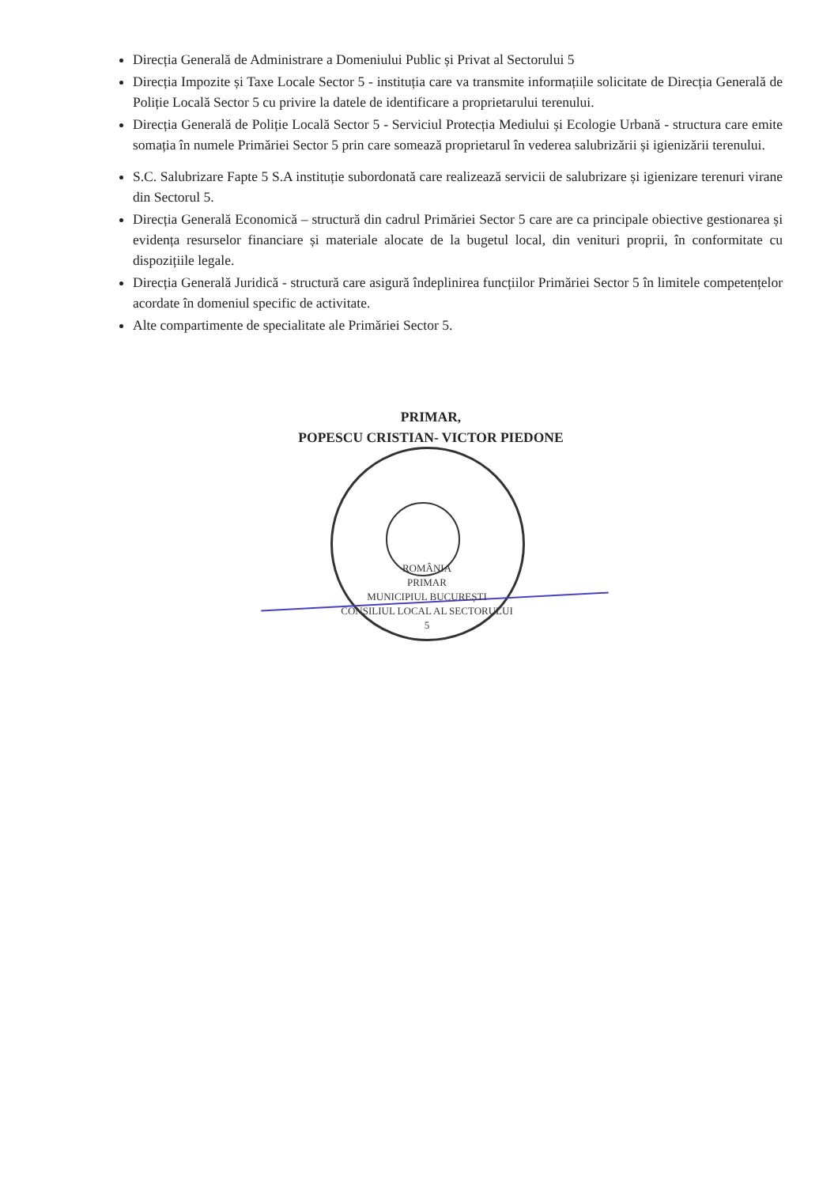Direcția Generală de Administrare a Domeniului Public și Privat al Sectorului 5
Direcția Impozite și Taxe Locale Sector 5 - instituția care va transmite informațiile solicitate de Direcția Generală de Poliție Locală Sector 5 cu privire la datele de identificare a proprietarului terenului.
Direcția Generală de Poliție Locală Sector 5 - Serviciul Protecția Mediului și Ecologie Urbană - structura care emite somația în numele Primăriei Sector 5 prin care somează proprietarul în vederea salubrizării și igienizării terenului.
S.C. Salubrizare Fapte 5 S.A instituție subordonată care realizează servicii de salubrizare și igienizare terenuri virane din Sectorul 5.
Direcția Generală Economică – structură din cadrul Primăriei Sector 5 care are ca principale obiective gestionarea și evidența resurselor financiare și materiale alocate de la bugetul local, din venituri proprii, în conformitate cu dispozițiile legale.
Direcția Generală Juridică - structură care asigură îndeplinirea funcțiilor Primăriei Sector 5 în limitele competențelor acordate în domeniul specific de activitate.
Alte compartimente de specialitate ale Primăriei Sector 5.
PRIMAR,
POPESCU CRISTIAN- VICTOR PIEDONE
ROMÂNIA
PRIMAR
MUNICIPIUL BUCUREȘTI
CONSILIUL LOCAL AL SECTORULUI 5